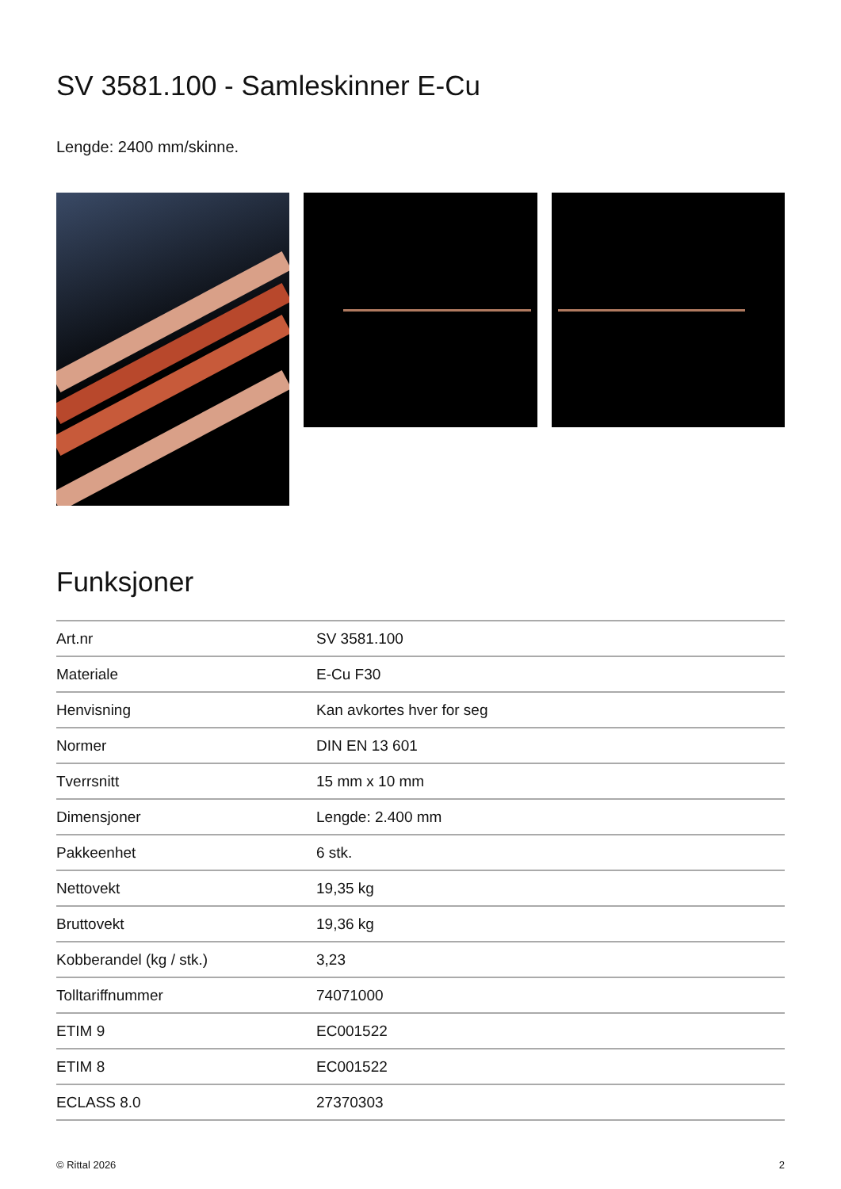SV 3581.100 - Samleskinner E-Cu
Lengde: 2400 mm/skinne.
Funksjoner
| Art.nr | SV 3581.100 |
| Materiale | E-Cu F30 |
| Henvisning | Kan avkortes hver for seg |
| Normer | DIN EN 13 601 |
| Tverrsnitt | 15 mm x 10 mm |
| Dimensjoner | Lengde: 2.400 mm |
| Pakkeenhet | 6 stk. |
| Nettovekt | 19,35 kg |
| Bruttovekt | 19,36 kg |
| Kobberandel (kg / stk.) | 3,23 |
| Tolltariffnummer | 74071000 |
| ETIM 9 | EC001522 |
| ETIM 8 | EC001522 |
| ECLASS 8.0 | 27370303 |
© Rittal 2026 2